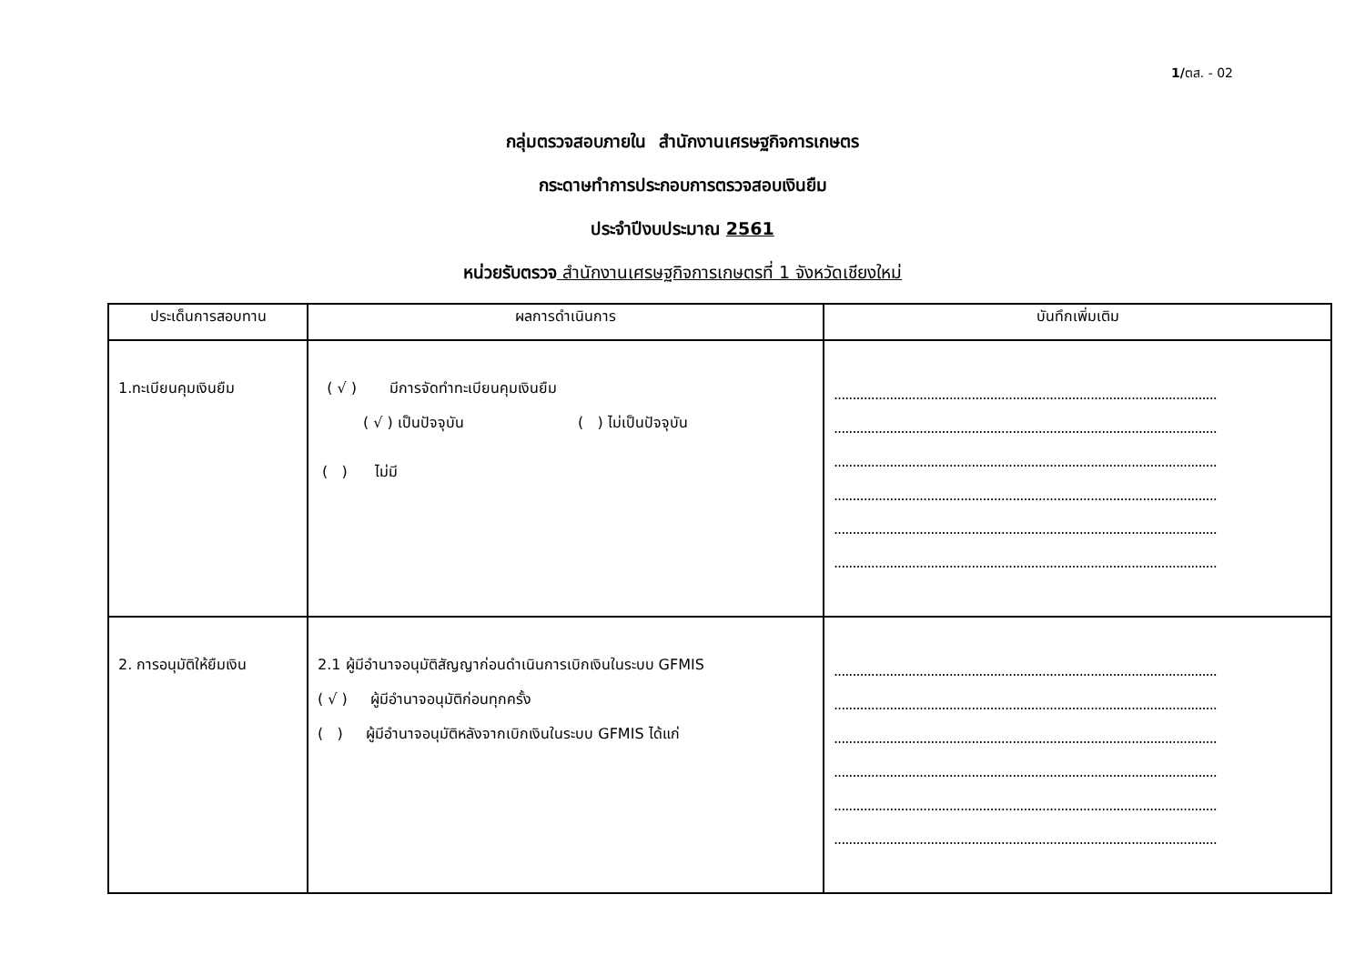1/ตส. - 02
กลุ่มตรวจสอบภายใน สำนักงานเศรษฐกิจการเกษตร
กระดาษทำการประกอบการตรวจสอบเงินยืม
ประจำปีงบประมาณ 2561
หน่วยรับตรวจ สำนักงานเศรษฐกิจการเกษตรที่ 1 จังหวัดเชียงใหม่
| ประเด็นการสอบทาน | ผลการดำเนินการ | บันทึกเพิ่มเติม |
| --- | --- | --- |
| 1.ทะเบียนคุมเงินยืม | ( √ ) มีการจัดทำทะเบียนคุมเงินยืม ( √ ) เป็นปัจจุบัน ( ) ไม่เป็นปัจจุบัน ( ) ไม่มี | ....................................................................................................... ....................................................................................................... ....................................................................................................... ....................................................................................................... ....................................................................................................... ....................................................................................................... |
| 2. การอนุมัติให้ยืมเงิน | 2.1 ผู้มีอำนาจอนุมัติสัญญาก่อนดำเนินการเบิกเงินในระบบ GFMIS ( √ ) ผู้มีอำนาจอนุมัติก่อนทุกครั้ง ( ) ผู้มีอำนาจอนุมัติหลังจากเบิกเงินในระบบ GFMIS ได้แก่ | ....................................................................................................... ....................................................................................................... ....................................................................................................... ....................................................................................................... ....................................................................................................... ....................................................................................................... |